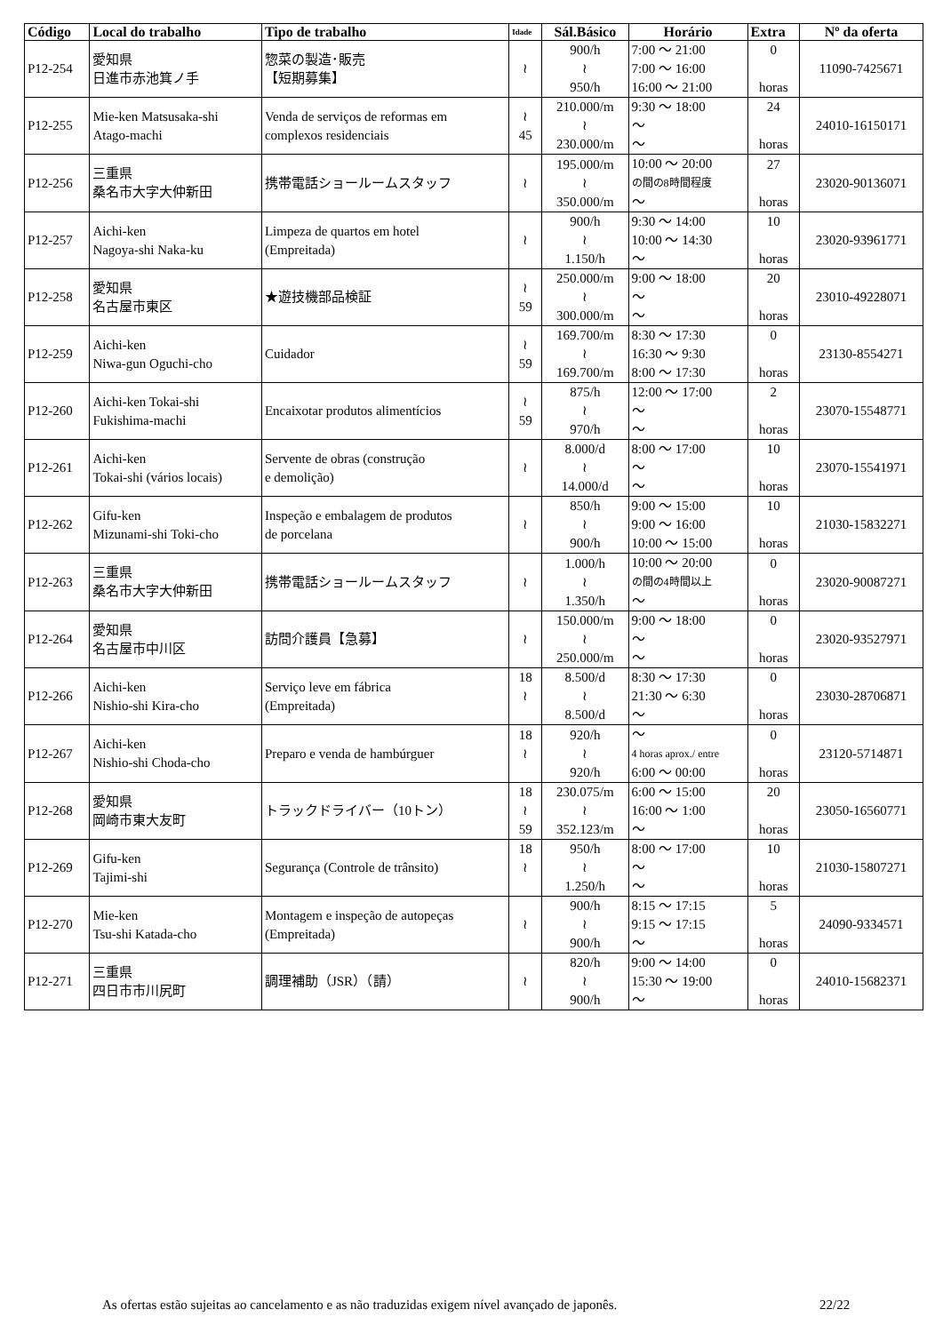| Código | Local do trabalho | Tipo de trabalho | Idade | Sál.Básico | Horário | Extra | Nº da oferta |
| --- | --- | --- | --- | --- | --- | --- | --- |
| P12-254 | 愛知県 日進市赤池箕ノ手 | 惣菜の製造･販売 【短期募集】 | ≀ | 900/h ≀ 950/h | 7:00 ～ 21:00 7:00 ～ 16:00 16:00 ～ 21:00 | 0 horas | 11090-7425671 |
| P12-255 | Mie-ken Matsusaka-shi Atago-machi | Venda de serviços de reformas em complexos residenciais | ≀ 45 | 210.000/m ≀ 230.000/m | 9:30 ～ 18:00 ～ ～ | 24 horas | 24010-16150171 |
| P12-256 | 三重県 桑名市大字大仲新田 | 携帯電話ショールームスタッフ | ≀ | 195.000/m ≀ 350.000/m | 10:00 ～ 20:00 の間の8時間程度 ～ | 27 horas | 23020-90136071 |
| P12-257 | Aichi-ken Nagoya-shi Naka-ku | Limpeza de quartos em hotel (Empreitada) | ≀ | 900/h ≀ 1.150/h | 9:30 ～ 14:00 10:00 ～ 14:30 ～ | 10 horas | 23020-93961771 |
| P12-258 | 愛知県 名古屋市東区 | ★遊技機部品検証 | ≀ 59 | 250.000/m ≀ 300.000/m | 9:00 ～ 18:00 ～ ～ | 20 horas | 23010-49228071 |
| P12-259 | Aichi-ken Niwa-gun Oguchi-cho | Cuidador | ≀ 59 | 169.700/m ≀ 169.700/m | 8:30 ～ 17:30 16:30 ～ 9:30 8:00 ～ 17:30 | 0 horas | 23130-8554271 |
| P12-260 | Aichi-ken Tokai-shi Fukishima-machi | Encaixotar produtos alimentícios | ≀ 59 | 875/h ≀ 970/h | 12:00 ～ 17:00 ～ ～ | 2 horas | 23070-15548771 |
| P12-261 | Aichi-ken Tokai-shi (vários locais) | Servente de obras (construção e demolição) | ≀ | 8.000/d ≀ 14.000/d | 8:00 ～ 17:00 ～ ～ | 10 horas | 23070-15541971 |
| P12-262 | Gifu-ken Mizunami-shi Toki-cho | Inspeção e embalagem de produtos de porcelana | ≀ | 850/h ≀ 900/h | 9:00 ～ 15:00 9:00 ～ 16:00 10:00 ～ 15:00 | 10 horas | 21030-15832271 |
| P12-263 | 三重県 桑名市大字大仲新田 | 携帯電話ショールームスタッフ | ≀ | 1.000/h ≀ 1.350/h | 10:00 ～ 20:00 の間の4時間以上 ～ | 0 horas | 23020-90087271 |
| P12-264 | 愛知県 名古屋市中川区 | 訪問介護員【急募】 | ≀ | 150.000/m ≀ 250.000/m | 9:00 ～ 18:00 ～ ～ | 0 horas | 23020-93527971 |
| P12-266 | Aichi-ken Nishio-shi Kira-cho | Serviço leve em fábrica (Empreitada) | 18 ≀ | 8.500/d ≀ 8.500/d | 8:30 ～ 17:30 21:30 ～ 6:30 ～ | 0 horas | 23030-28706871 |
| P12-267 | Aichi-ken Nishio-shi Choda-cho | Preparo e venda de hambúrguer | 18 ≀ | 920/h ≀ 920/h | ～ 4 horas aprox./ entre 6:00 ～ 00:00 | 0 horas | 23120-5714871 |
| P12-268 | 愛知県 岡崎市東大友町 | トラックドライバー（10トン） | 18 ≀ 59 | 230.075/m ≀ 352.123/m | 6:00 ～ 15:00 16:00 ～ 1:00 ～ | 20 horas | 23050-16560771 |
| P12-269 | Gifu-ken Tajimi-shi | Segurança (Controle de trânsito) | 18 ≀ | 950/h ≀ 1.250/h | 8:00 ～ 17:00 ～ ～ | 10 horas | 21030-15807271 |
| P12-270 | Mie-ken Tsu-shi Katada-cho | Montagem e inspeção de autopeças (Empreitada) | ≀ | 900/h ≀ 900/h | 8:15 ～ 17:15 9:15 ～ 17:15 ～ | 5 horas | 24090-9334571 |
| P12-271 | 三重県 四日市市川尻町 | 調理補助（JSR）（請） | ≀ | 820/h ≀ 900/h | 9:00 ～ 14:00 15:30 ～ 19:00 ～ | 0 horas | 24010-15682371 |
As ofertas estão sujeitas ao cancelamento e as não traduzidas exigem nível avançado de japonês.
22/22